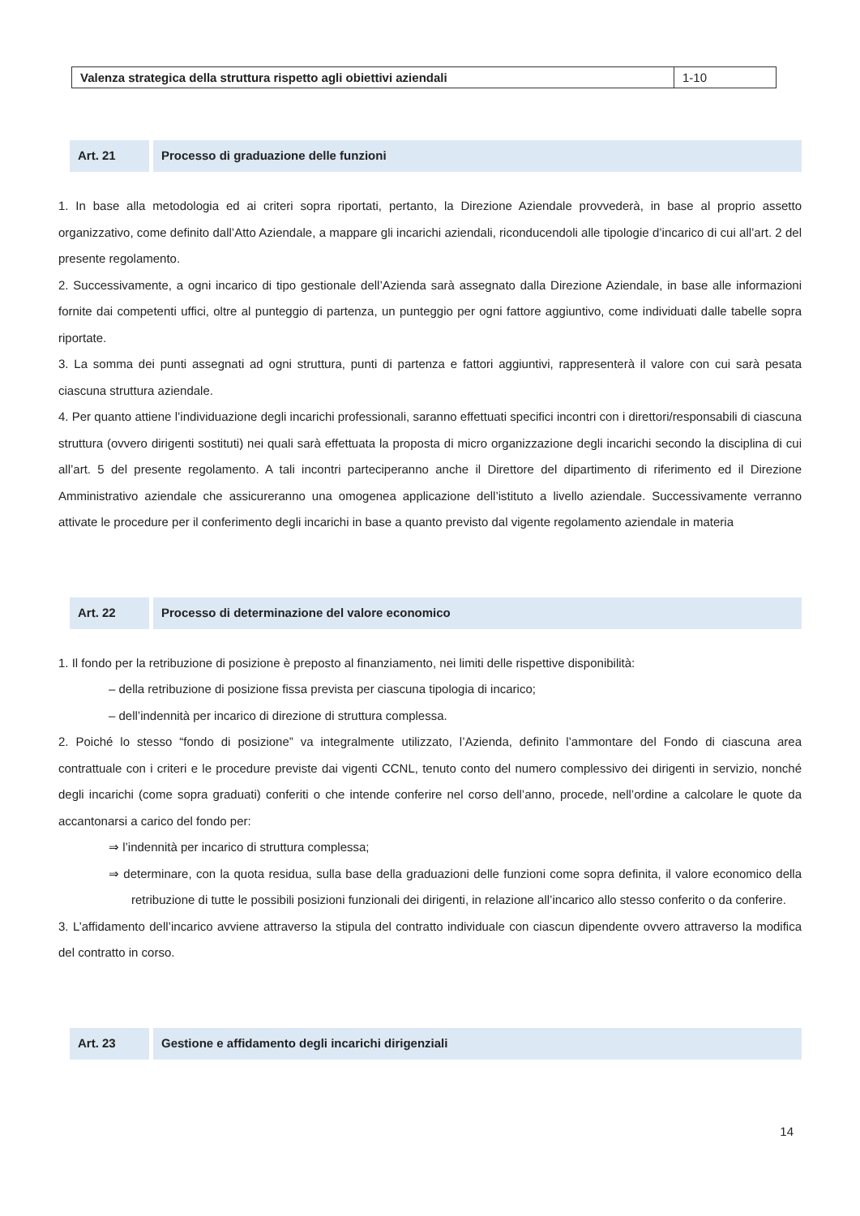| Valenza strategica della struttura rispetto agli obiettivi aziendali | 1-10 |
Art. 21 Processo di graduazione delle funzioni
1. In base alla metodologia ed ai criteri sopra riportati, pertanto, la Direzione Aziendale provvederà, in base al proprio assetto organizzativo, come definito dall’Atto Aziendale, a mappare gli incarichi aziendali, riconducendoli alle tipologie d’incarico di cui all’art. 2 del presente regolamento.
2. Successivamente, a ogni incarico di tipo gestionale dell’Azienda sarà assegnato dalla Direzione Aziendale, in base alle informazioni fornite dai competenti uffici, oltre al punteggio di partenza, un punteggio per ogni fattore aggiuntivo, come individuati dalle tabelle sopra riportate.
3. La somma dei punti assegnati ad ogni struttura, punti di partenza e fattori aggiuntivi, rappresenterà il valore con cui sarà pesata ciascuna struttura aziendale.
4. Per quanto attiene l’individuazione degli incarichi professionali, saranno effettuati specifici incontri con i direttori/responsabili di ciascuna struttura (ovvero dirigenti sostituti) nei quali sarà effettuata la proposta di micro organizzazione degli incarichi secondo la disciplina di cui all’art. 5 del presente regolamento. A tali incontri parteciperanno anche il Direttore del dipartimento di riferimento ed il Direzione Amministrativo aziendale che assicureranno una omogenea applicazione dell’istituto a livello aziendale. Successivamente verranno attivate le procedure per il conferimento degli incarichi in base a quanto previsto dal vigente regolamento aziendale in materia
Art. 22 Processo di determinazione del valore economico
1. Il fondo per la retribuzione di posizione è preposto al finanziamento, nei limiti delle rispettive disponibilità:
– della retribuzione di posizione fissa prevista per ciascuna tipologia di incarico;
– dell’indennità per incarico di direzione di struttura complessa.
2. Poiché lo stesso “fondo di posizione” va integralmente utilizzato, l’Azienda, definito l’ammontare del Fondo di ciascuna area contrattuale con i criteri e le procedure previste dai vigenti CCNL, tenuto conto del numero complessivo dei dirigenti in servizio, nonché degli incarichi (come sopra graduati) conferiti o che intende conferire nel corso dell’anno, procede, nell’ordine a calcolare le quote da accantonarsi a carico del fondo per:
⇒ l’indennità per incarico di struttura complessa;
⇒ determinare, con la quota residua, sulla base della graduazioni delle funzioni come sopra definita, il valore economico della retribuzione di tutte le possibili posizioni funzionali dei dirigenti, in relazione all’incarico allo stesso conferito o da conferire.
3. L’affidamento dell’incarico avviene attraverso la stipula del contratto individuale con ciascun dipendente ovvero attraverso la modifica del contratto in corso.
Art. 23 Gestione e affidamento degli incarichi dirigenziali
14